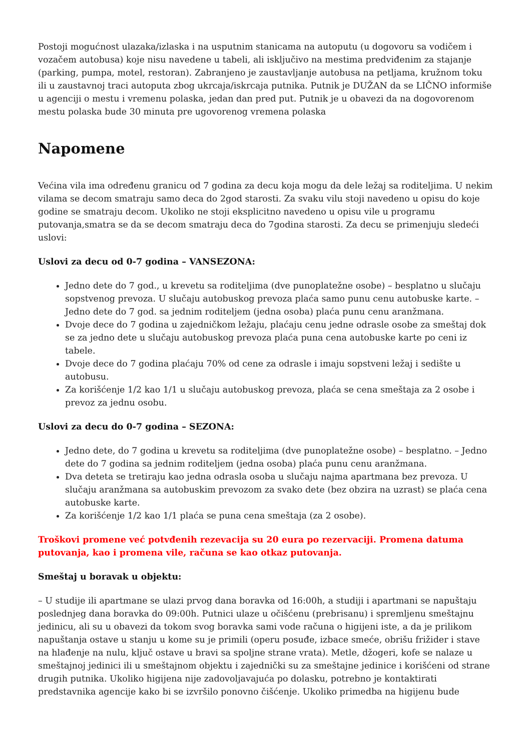Postoji mogućnost ulazaka/izlaska i na usputnim stanicama na autoputu (u dogovoru sa vodičem i vozačem autobusa) koje nisu navedene u tabeli, ali isključivo na mestima predviđenim za stajanje (parking, pumpa, motel, restoran). Zabranjeno je zaustavljanje autobusa na petljama, kružnom toku ili u zaustavnoj traci autoputa zbog ukrcaja/iskrcaja putnika. Putnik je DUŽAN da se LIČNO informiše u agenciji o mestu i vremenu polaska, jedan dan pred put. Putnik je u obavezi da na dogovorenom mestu polaska bude 30 minuta pre ugovorenog vremena polaska
Napomene
Većina vila ima određenu granicu od 7 godina za decu koja mogu da dele ležaj sa roditeljima. U nekim vilama se decom smatraju samo deca do 2god starosti. Za svaku vilu stoji navedeno u opisu do koje godine se smatraju decom. Ukoliko ne stoji eksplicitno navedeno u opisu vile u programu putovanja,smatra se da se decom smatraju deca do 7godina starosti. Za decu se primenjuju sledeći uslovi:
Uslovi za decu od 0-7 godina – VANSEZONA:
Jedno dete do 7 god., u krevetu sa roditeljima (dve punoplatežne osobe) – besplatno u slučaju sopstvenog prevoza. U slučaju autobuskog prevoza plaća samo punu cenu autobuske karte. – Jedno dete do 7 god. sa jednim roditeljem (jedna osoba) plaća punu cenu aranžmana.
Dvoje dece do 7 godina u zajedničkom ležaju, plaćaju cenu jedne odrasle osobe za smeštaj dok se za jedno dete u slučaju autobuskog prevoza plaća puna cena autobuske karte po ceni iz tabele.
Dvoje dece do 7 godina plaćaju 70% od cene za odrasle i imaju sopstveni ležaj i sedište u autobusu.
Za korišćenje 1/2 kao 1/1 u slučaju autobuskog prevoza, plaća se cena smeštaja za 2 osobe i prevoz za jednu osobu.
Uslovi za decu do 0-7 godina – SEZONA:
Jedno dete, do 7 godina u krevetu sa roditeljima (dve punoplatežne osobe) – besplatno. – Jedno dete do 7 godina sa jednim roditeljem (jedna osoba) plaća punu cenu aranžmana.
Dva deteta se tretiraju kao jedna odrasla osoba u slučaju najma apartmana bez prevoza. U slučaju aranžmana sa autobuskim prevozom za svako dete (bez obzira na uzrast) se plaća cena autobuske karte.
Za korišćenje 1/2 kao 1/1 plaća se puna cena smeštaja (za 2 osobe).
Troškovi promene već potvđenih rezevacija su 20 eura po rezervaciji. Promena datuma putovanja, kao i promena vile, računa se kao otkaz putovanja.
Smeštaj u boravak u objektu:
– U studije ili apartmane se ulazi prvog dana boravka od 16:00h, a studiji i apartmani se napuštaju poslednjeg dana boravka do 09:00h. Putnici ulaze u očišćenu (prebrisanu) i spremljenu smeštajnu jedinicu, ali su u obavezi da tokom svog boravka sami vode računa o higijeni iste, a da je prilikom napuštanja ostave u stanju u kome su je primili (operu posuđe, izbace smeće, obrišu frižider i stave na hlađenje na nulu, ključ ostave u bravi sa spoljne strane vrata). Metle, džogeri, kofe se nalaze u smeštajnoj jedinici ili u smeštajnom objektu i zajednički su za smeštajne jedinice i korišćeni od strane drugih putnika. Ukoliko higijena nije zadovoljavajuća po dolasku, potrebno je kontaktirati predstavnika agencije kako bi se izvršilo ponovno čišćenje. Ukoliko primedba na higijenu bude